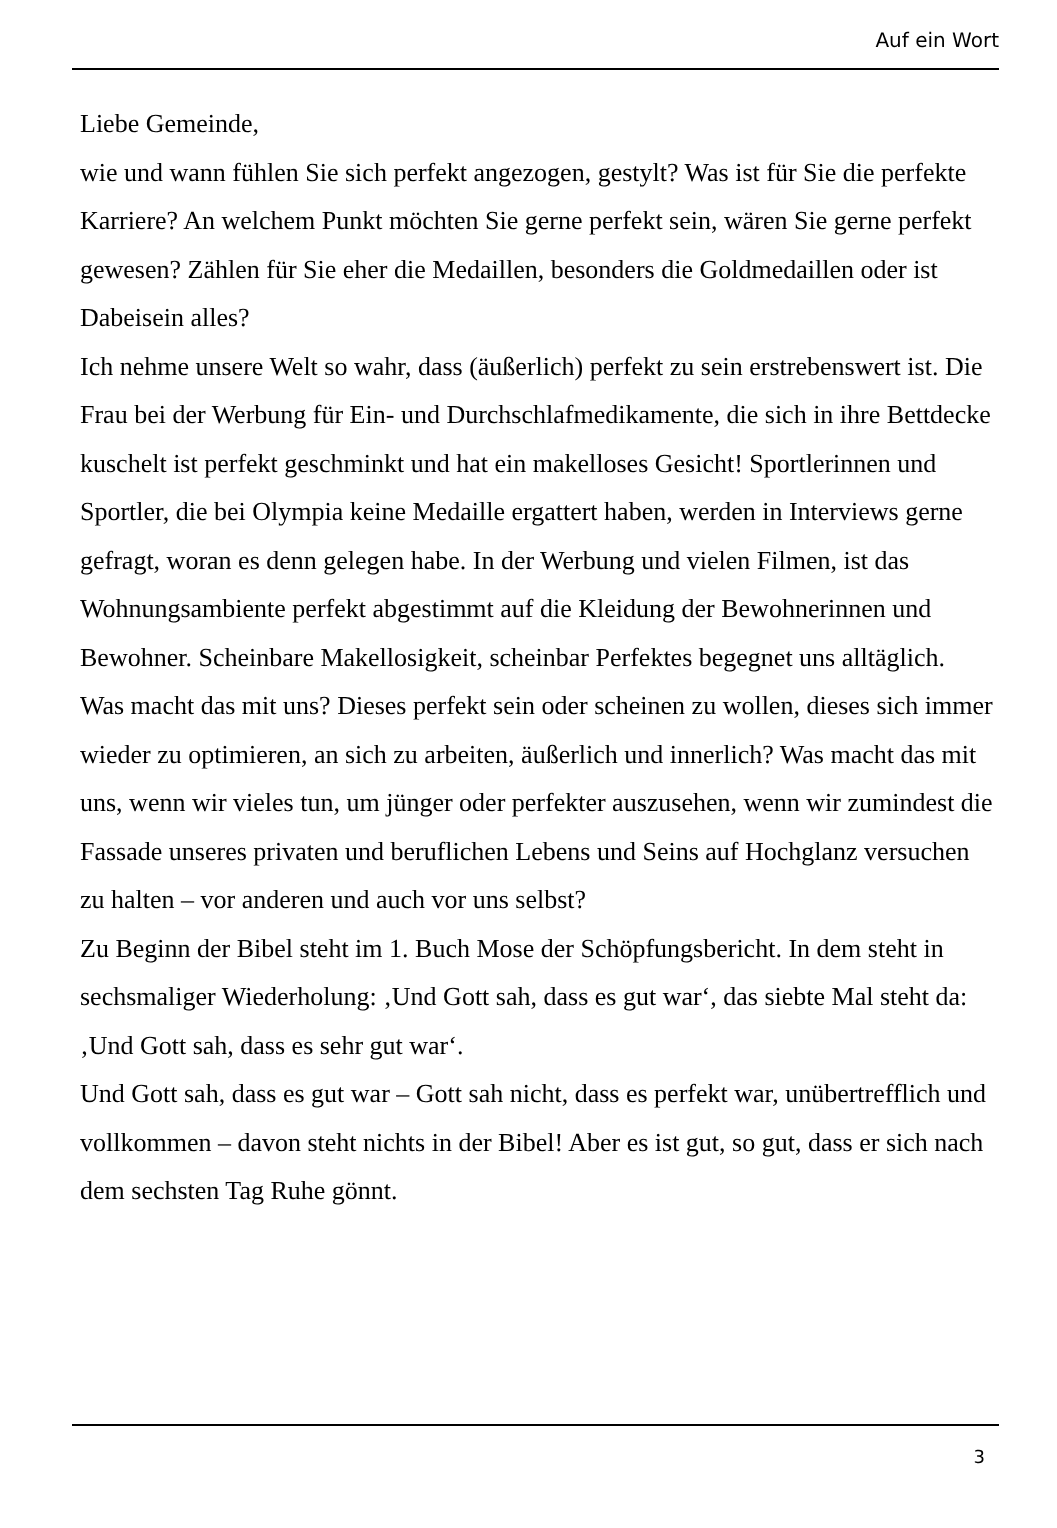Auf ein Wort
Liebe Gemeinde,
wie und wann fühlen Sie sich perfekt angezogen, gestylt? Was ist für Sie die perfekte Karriere? An welchem Punkt möchten Sie gerne perfekt sein, wären Sie gerne perfekt gewesen? Zählen für Sie eher die Medaillen, besonders die Goldmedaillen oder ist Dabeisein alles?
Ich nehme unsere Welt so wahr, dass (äußerlich) perfekt zu sein erstrebenswert ist. Die Frau bei der Werbung für Ein- und Durchschlafmedikamente, die sich in ihre Bettdecke kuschelt ist perfekt geschminkt und hat ein makelloses Gesicht! Sportlerinnen und Sportler, die bei Olympia keine Medaille ergattert haben, werden in Interviews gerne gefragt, woran es denn gelegen habe. In der Werbung und vielen Filmen, ist das Wohnungsambiente perfekt abgestimmt auf die Kleidung der Bewohnerinnen und Bewohner. Scheinbare Makellosigkeit, scheinbar Perfektes begegnet uns alltäglich.
Was macht das mit uns? Dieses perfekt sein oder scheinen zu wollen, dieses sich immer wieder zu optimieren, an sich zu arbeiten, äußerlich und innerlich? Was macht das mit uns, wenn wir vieles tun, um jünger oder perfekter auszusehen, wenn wir zumindest die Fassade unseres privaten und beruflichen Lebens und Seins auf Hochglanz versuchen zu halten – vor anderen und auch vor uns selbst?
Zu Beginn der Bibel steht im 1. Buch Mose der Schöpfungsbericht. In dem steht in sechsmaliger Wiederholung: ‚Und Gott sah, dass es gut war‘, das siebte Mal steht da: ‚Und Gott sah, dass es sehr gut war‘.
Und Gott sah, dass es gut war – Gott sah nicht, dass es perfekt war, unübertrefflich und vollkommen – davon steht nichts in der Bibel! Aber es ist gut, so gut, dass er sich nach dem sechsten Tag Ruhe gönnt.
3